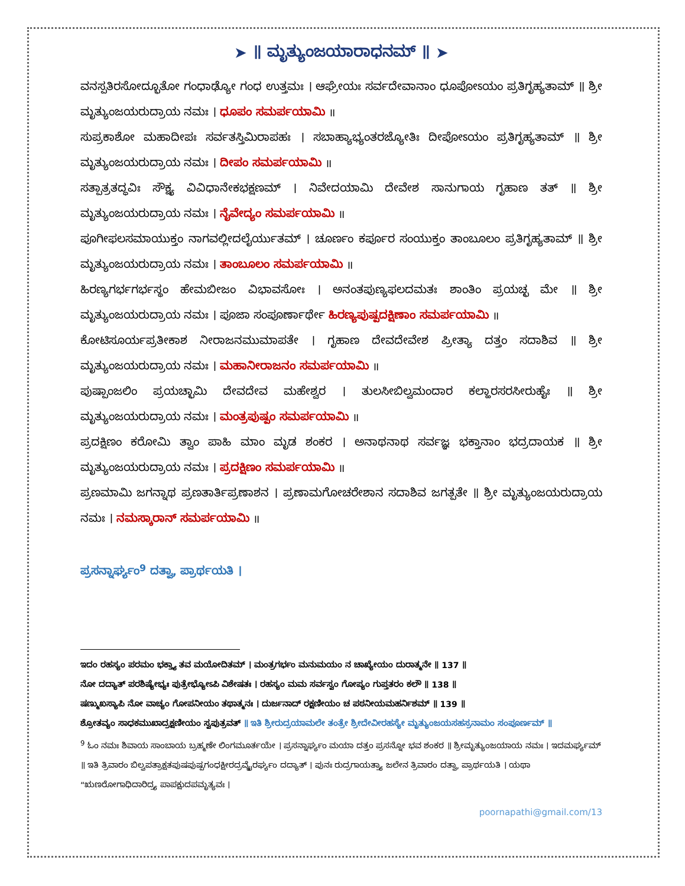➤ ॥ ಮೃತ್ಯುಂಜಯಾರಾಧನಮ್ ॥ ➤
ವನಸ್ಪತಿರಸೋದ್ಭೂತೋ ಗಂಧಾಢ್ಯೋ ಗಂಧ ಉತ್ತಮಃ । ಆಘ್ರೇಯಃ ಸರ್ವದೇವಾನಾಂ ಧೂಪೋಽಯಂ ಪ್ರತಿಗೃಹ್ಯತಾಮ್ ॥ ಶ್ರೀ ಮೃತ್ಯುಂಜಯರುದ್ರಾಯ ನಮಃ । ಧೂಪಂ ಸಮರ್ಪಯಾಮಿ ॥
ಸುಪ್ರಕಾಶೋ ಮಹಾದೀಪಃ ಸರ್ವತಸ್ತಿಮಿರಾಪಹಃ । ಸಬಾಹ್ಯಾಭ್ಯಂತರಜ್ಯೋತಿಃ ದೀಪೋಽಯಂ ಪ್ರತಿಗೃಹ್ಯತಾಮ್ ॥ ಶ್ರೀ ಮೃತ್ಯುಂಜಯರುದ್ರಾಯ ನಮಃ । ದೀಪಂ ಸಮರ್ಪಯಾಮಿ ॥
ಸತ್ಪಾತ್ರತದ್ಧವಿಃ ಸೌಕ್ಷ್ಯ ವಿವಿಧಾನೇಕಭಕ್ಷಣಮ್ । ನಿವೇದಯಾಮಿ ದೇವೇಶ ಸಾನುಗಾಯ ಗೃಹಾಣ ತತ್ ॥ ಶ್ರೀ ಮೃತ್ಯುಂಜಯರುದ್ರಾಯ ನಮಃ । ನೈವೇದ್ಯಂ ಸಮರ್ಪಯಾಮಿ ॥
ಪೂಗೀಫಲಸಮಾಯುಕ್ತಂ ನಾಗವಲ್ಲೀದಲೈರ್ಯುತಮ್ । ಚೂರ್ಣಂ ಕರ್ಪೂರ ಸಂಯುಕ್ತಂ ತಾಂಬೂಲಂ ಪ್ರತಿಗೃಹ್ಯತಾಮ್ ॥ ಶ್ರೀ ಮೃತ್ಯುಂಜಯರುದ್ರಾಯ ನಮಃ । ತಾಂಬೂಲಂ ಸಮರ್ಪಯಾಮಿ ॥
ಹಿರಣ್ಯಗರ್ಭಗರ್ಭಸ್ಥಂ ಹೇಮಬೀಜಂ ವಿಭಾವಸೋಃ । ಅನಂತಪುಣ್ಯಫಲದಮತಃ ಶಾಂತಿಂ ಪ್ರಯಚ್ಛ ಮೇ ॥ ಶ್ರೀ ಮೃತ್ಯುಂಜಯರುದ್ರಾಯ ನಮಃ । ಪೂಜಾ ಸಂಪೂರ್ಣಾರ್ಥೇ ಹಿರಣ್ಯಪುಷ್ಪದಕ್ಷಿಣಾಂ ಸಮರ್ಪಯಾಮಿ ॥
ಕೋಟಿಸೂರ್ಯಪ್ರತೀಕಾಶ ನೀರಾಜನಮುಮಾಪತೇ । ಗೃಹಾಣ ದೇವದೇವೇಶ ಪ್ರೀತ್ಯಾ ದತ್ತಂ ಸದಾಶಿವ ॥ ಶ್ರೀ ಮೃತ್ಯುಂಜಯರುದ್ರಾಯ ನಮಃ । ಮಹಾನೀರಾಜನಂ ಸಮರ್ಪಯಾಮಿ ॥
ಪುಷ್ಪಾಂಜಲಿಂ ಪ್ರಯಚ್ಛಾಮಿ ದೇವದೇವ ಮಹೇಶ್ವರ । ತುಲಸೀಬಿಲ್ವಮಂದಾರ ಕಲ್ಹಾರಸರಸೀರುಹೈಃ ॥ ಶ್ರೀ ಮೃತ್ಯುಂಜಯರುದ್ರಾಯ ನಮಃ । ಮಂತ್ರಪುಷ್ಪಂ ಸಮರ್ಪಯಾಮಿ ॥
ಪ್ರದಕ್ಷಿಣಂ ಕರೋಮಿ ತ್ವಾಂ ಪಾಹಿ ಮಾಂ ಮೃಡ ಶಂಕರ । ಅನಾಥನಾಥ ಸರ್ವಜ್ಞ ಭಕ್ತಾನಾಂ ಭದ್ರದಾಯಕ ॥ ಶ್ರೀ ಮೃತ್ಯುಂಜಯರುದ್ರಾಯ ನಮಃ । ಪ್ರದಕ್ಷಿಣಂ ಸಮರ್ಪಯಾಮಿ ॥
ಪ್ರಣಮಾಮಿ ಜಗನ್ನಾಥ ಪ್ರಣತಾರ್ತಿಪ್ರಣಾಶನ । ಪ್ರಣಾಮಗೋಚರೇಶಾನ ಸದಾಶಿವ ಜಗತ್ಪತೇ ॥ ಶ್ರೀ ಮೃತ್ಯುಂಜಯರುದ್ರಾಯ ನಮಃ । ನಮಸ್ಕಾರಾನ್ ಸಮರ್ಪಯಾಮಿ ॥
ಪ್ರಸನ್ನಾರ್ಘ್ಯಂ<sup>9</sup> ದತ್ವಾ, ಪ್ರಾರ್ಥಯತಿ ।
ಇದಂ ರಹಸ್ಯಂ ಪರಮಂ ಭಕ್ತ್ಯಾ ತವ ಮಯೋದಿತಮ್ । ಮಂತ್ರಗರ್ಭಂ ಮನುಮಯಂ ನ ಚಾಖ್ಯೇಯಂ ದುರಾತ್ಮನೇ ॥ 137 ॥
ನೋ ದದ್ಯಾತ್ ಪರಶಿಷ್ಯೇಭ್ಯಃ ಪುತ್ರೇಭ್ಯೋಽಪಿ ವಿಶೇಷತಃ । ರಹಸ್ಯಂ ಮಮ ಸರ್ವಸ್ವಂ ಗೋಪ್ಯಂ ಗುಪ್ತತರಂ ಕಲೌ ॥ 138 ॥
ಷಣ್ಮುಖಸ್ಯಾಪಿ ನೋ ವಾಚ್ಯಂ ಗೋಪನೀಯಂ ತಥಾತ್ಮನಃ । ದುರ್ಜನಾದ್ ರಕ್ಷಣೀಯಂ ಚ ಪಠನೀಯಮಹರ್ನಿಶಮ್ ॥ 139 ॥
ಶ್ರೋತವ್ಯಂ ಸಾಧಕಮುಖಾದ್ರಕ್ಷಣೀಯಂ ಸ್ವಪುತ್ರವತ್ ॥ ಇತಿ ಶ್ರೀರುದ್ರಯಾಮಲೇ ತಂತ್ರೇ ಶ್ರೀದೇವೀರಹಸ್ಯೇ ಮೃತ್ಯುಂಜಯಸಹಸ್ರನಾಮಂ ಸಂಪೂರ್ಣಮ್ ॥
<sup>9</sup> ಓಂ ನಮಃ ಶಿವಾಯ ಸಾಂಬಾಯ ಬ್ರಹ್ಮಣೇ ಲಿಂಗಮೂರ್ತಯೇ । ಪ್ರಸನ್ನಾರ್ಘ್ಯಂ ಮಯಾ ದತ್ತಂ ಪ್ರಸನ್ನೋ ಭವ ಶಂಕರ ॥ ಶ್ರೀಮೃತ್ಯುಂಜಯಾಯ ನಮಃ । ಇದಮರ್ಘ್ಯಮ್ ॥ ಇತಿ ತ್ರಿವಾರಂ ಬಿಲ್ವಪತ್ರಾಕ್ಷತಪುಷಪುಷ್ಪಗಂಧಕ್ಷೀರದ್ರವ್ಯೈರರ್ಘ್ಯಂ ದದ್ಯಾತ್ । ಪುನಃ ರುದ್ರಗಾಯತ್ರ್ಯಾ ಜಲೇನ ತ್ರಿವಾರಂ ದತ್ವಾ, ಪ್ರಾರ್ಥಯತಿ । ಯಥಾ “ಋಣರೋಗಾಧಿದಾರಿದ್ರ್ಯ ಪಾಪಕ್ಷುದಪಮೃತ್ಯವಃ ।
poornapathi@gmail.com/13